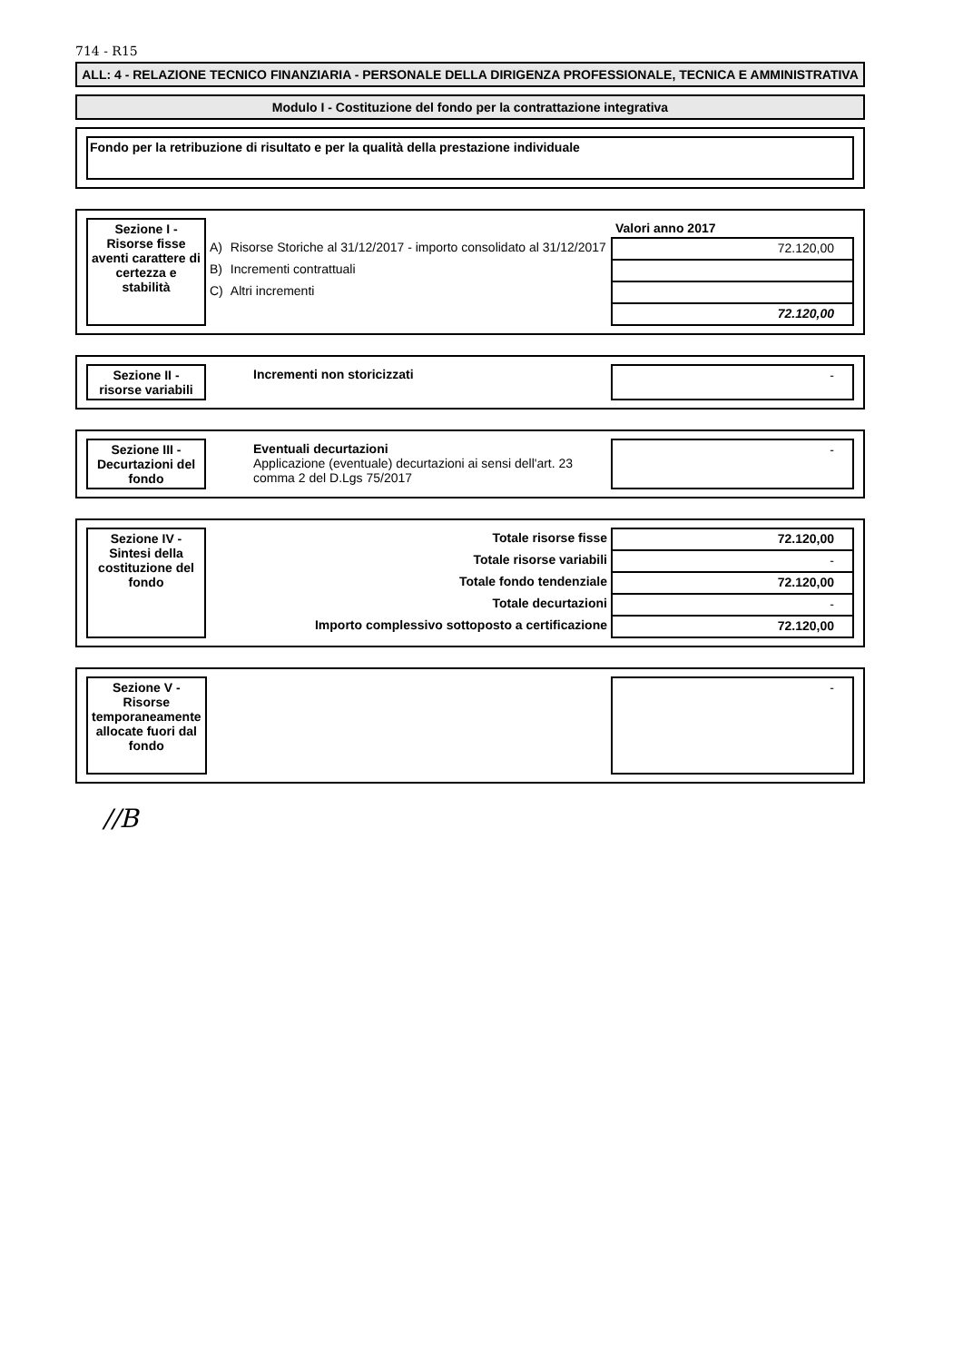714 - R15
ALL: 4 - RELAZIONE TECNICO FINANZIARIA - PERSONALE DELLA DIRIGENZA PROFESSIONALE, TECNICA E AMMINISTRATIVA
Modulo I - Costituzione del fondo per la contrattazione integrativa
Fondo per la retribuzione di risultato e per la qualità della prestazione individuale
| Sezione I - Risorse fisse aventi carattere di certezza e stabilità | | | Valori anno 2017 |
| | A) | Risorse Storiche al 31/12/2017 - importo consolidato al 31/12/2017 | 72.120,00 |
| | B) | Incrementi contrattuali | |
| | C) | Altri incrementi | |
| | | | 72.120,00 |
| Sezione II - risorse variabili | | Incrementi non storicizzati | - |
| Sezione III - Decurtazioni del fondo | | Eventuali decurtazioni Applicazione (eventuale) decurtazioni ai sensi dell'art. 23 comma 2 del D.Lgs 75/2017 | - |
| Sezione IV - Sintesi della costituzione del fondo | Totale risorse fisse | 72.120,00 |
| | Totale risorse variabili | - |
| | Totale fondo tendenziale | 72.120,00 |
| | Totale decurtazioni | - |
| | Importo complessivo sottoposto a certificazione | 72.120,00 |
| Sezione V - Risorse temporaneamente allocate fuori dal fondo | | - |
//B